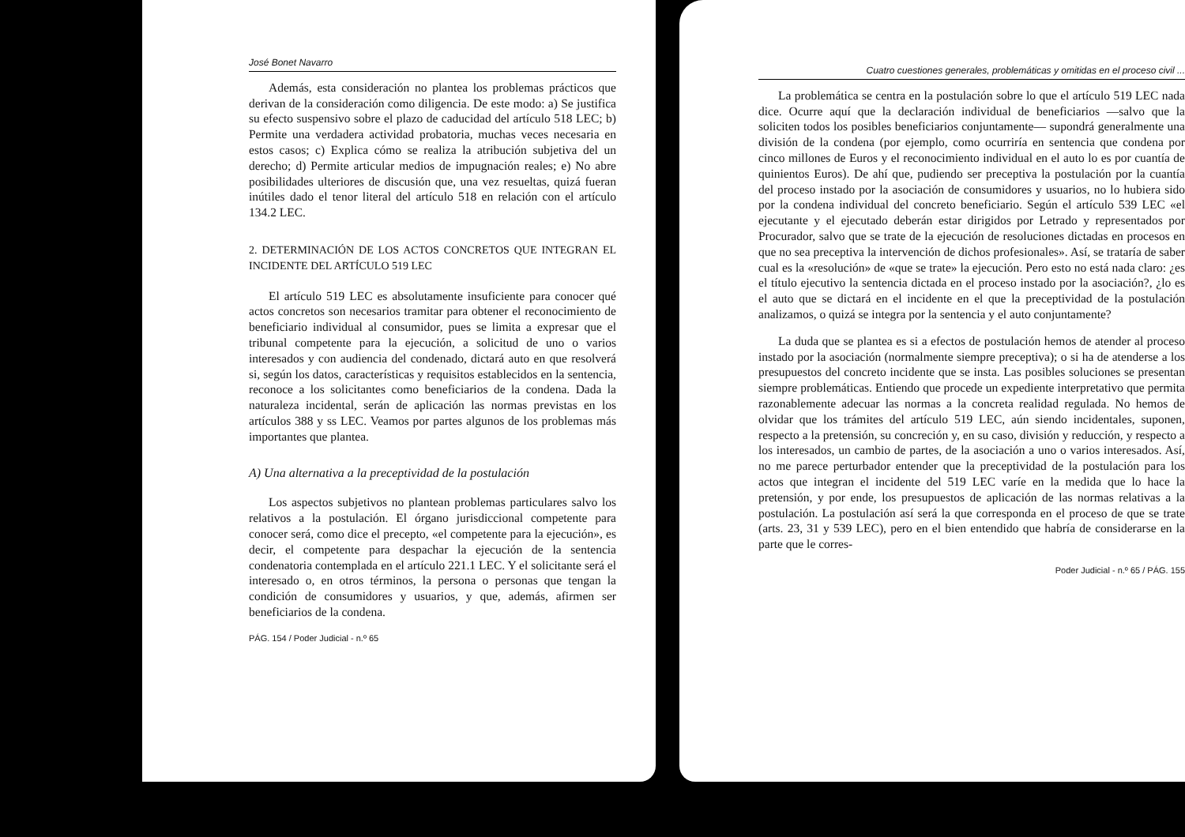José Bonet Navarro
Además, esta consideración no plantea los problemas prácticos que derivan de la consideración como diligencia. De este modo: a) Se justifica su efecto suspensivo sobre el plazo de caducidad del artículo 518 LEC; b) Permite una verdadera actividad probatoria, muchas veces necesaria en estos casos; c) Explica cómo se realiza la atribución subjetiva del un derecho; d) Permite articular medios de impugnación reales; e) No abre posibilidades ulteriores de discusión que, una vez resueltas, quizá fueran inútiles dado el tenor literal del artículo 518 en relación con el artículo 134.2 LEC.
2. DETERMINACIÓN DE LOS ACTOS CONCRETOS QUE INTEGRAN EL INCIDENTE DEL ARTÍCULO 519 LEC
El artículo 519 LEC es absolutamente insuficiente para conocer qué actos concretos son necesarios tramitar para obtener el reconocimiento de beneficiario individual al consumidor, pues se limita a expresar que el tribunal competente para la ejecución, a solicitud de uno o varios interesados y con audiencia del condenado, dictará auto en que resolverá si, según los datos, características y requisitos establecidos en la sentencia, reconoce a los solicitantes como beneficiarios de la condena. Dada la naturaleza incidental, serán de aplicación las normas previstas en los artículos 388 y ss LEC. Veamos por partes algunos de los problemas más importantes que plantea.
A) Una alternativa a la preceptividad de la postulación
Los aspectos subjetivos no plantean problemas particulares salvo los relativos a la postulación. El órgano jurisdiccional competente para conocer será, como dice el precepto, «el competente para la ejecución», es decir, el competente para despachar la ejecución de la sentencia condenatoria contemplada en el artículo 221.1 LEC. Y el solicitante será el interesado o, en otros términos, la persona o personas que tengan la condición de consumidores y usuarios, y que, además, afirmen ser beneficiarios de la condena.
PÁG. 154 / Poder Judicial - n.º 65
Cuatro cuestiones generales, problemáticas y omitidas en el proceso civil ...
La problemática se centra en la postulación sobre lo que el artículo 519 LEC nada dice. Ocurre aquí que la declaración individual de beneficiarios —salvo que la soliciten todos los posibles beneficiarios conjuntamente— supondrá generalmente una división de la condena (por ejemplo, como ocurriría en sentencia que condena por cinco millones de Euros y el reconocimiento individual en el auto lo es por cuantía de quinientos Euros). De ahí que, pudiendo ser preceptiva la postulación por la cuantía del proceso instado por la asociación de consumidores y usuarios, no lo hubiera sido por la condena individual del concreto beneficiario. Según el artículo 539 LEC «el ejecutante y el ejecutado deberán estar dirigidos por Letrado y representados por Procurador, salvo que se trate de la ejecución de resoluciones dictadas en procesos en que no sea preceptiva la intervención de dichos profesionales». Así, se trataría de saber cual es la «resolución» de «que se trate» la ejecución. Pero esto no está nada claro: ¿es el título ejecutivo la sentencia dictada en el proceso instado por la asociación?, ¿lo es el auto que se dictará en el incidente en el que la preceptividad de la postulación analizamos, o quizá se integra por la sentencia y el auto conjuntamente?
La duda que se plantea es si a efectos de postulación hemos de atender al proceso instado por la asociación (normalmente siempre preceptiva); o si ha de atenderse a los presupuestos del concreto incidente que se insta. Las posibles soluciones se presentan siempre problemáticas. Entiendo que procede un expediente interpretativo que permita razonablemente adecuar las normas a la concreta realidad regulada. No hemos de olvidar que los trámites del artículo 519 LEC, aún siendo incidentales, suponen, respecto a la pretensión, su concreción y, en su caso, división y reducción, y respecto a los interesados, un cambio de partes, de la asociación a uno o varios interesados. Así, no me parece perturbador entender que la preceptividad de la postulación para los actos que integran el incidente del 519 LEC varíe en la medida que lo hace la pretensión, y por ende, los presupuestos de aplicación de las normas relativas a la postulación. La postulación así será la que corresponda en el proceso de que se trate (arts. 23, 31 y 539 LEC), pero en el bien entendido que habría de considerarse en la parte que le corres-
Poder Judicial - n.º 65 / PÁG. 155